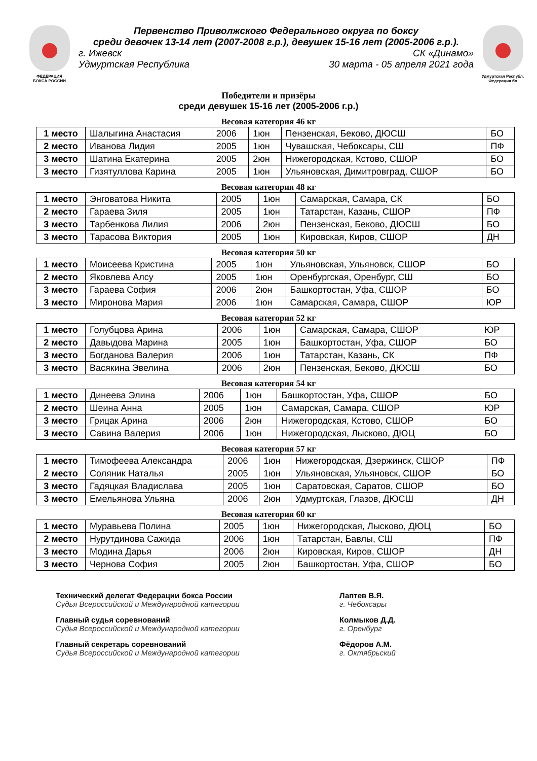ФЕДЕРАЦИЯ
БОКСА РОССИИ
Первенство Приволжского Федерального округа по боксу
среди девочек 13-14 лет (2007-2008 г.р.), девушек 15-16 лет (2005-2006 г.р.).
г. Ижевск СК «Динамо»
Удмуртская Республика 30 марта - 05 апреля 2021 года
Удмуртская Республ.
Федерация бо
Победители и призёры
среди девушек 15-16 лет (2005-2006 г.р.)
Весовая категория 46 кг
| 1 место | Шалыгина Анастасия | 2006 | 1юн | Пензенская, Беково, ДЮСШ | БО |
| 2 место | Иванова Лидия | 2005 | 1юн | Чувашская, Чебоксары, СШ | ПФ |
| 3 место | Шатина Екатерина | 2005 | 2юн | Нижегородская, Кстово, СШОР | БО |
| 3 место | Гизятуллова Карина | 2005 | 1юн | Ульяновская, Димитровград, СШОР | БО |
Весовая категория 48 кг
| 1 место | Энговатова Никита | 2005 | 1юн | Самарская, Самара, СК | БО |
| 2 место | Гараева Зиля | 2005 | 1юн | Татарстан, Казань, СШОР | ПФ |
| 3 место | Тарбенкова Лилия | 2006 | 2юн | Пензенская, Беково, ДЮСШ | БО |
| 3 место | Тарасова Виктория | 2005 | 1юн | Кировская, Киров, СШОР | ДН |
Весовая категория 50 кг
| 1 место | Моисеева Кристина | 2005 | 1юн | Ульяновская, Ульяновск, СШОР | БО |
| 2 место | Яковлева Алсу | 2005 | 1юн | Оренбургская, Оренбург, СШ | БО |
| 3 место | Гараева София | 2006 | 2юн | Башкортостан, Уфа, СШОР | БО |
| 3 место | Миронова Мария | 2006 | 1юн | Самарская, Самара, СШОР | ЮР |
Весовая категория 52 кг
| 1 место | Голубцова Арина | 2006 | 1юн | Самарская, Самара, СШОР | ЮР |
| 2 место | Давыдова Марина | 2005 | 1юн | Башкортостан, Уфа, СШОР | БО |
| 3 место | Богданова Валерия | 2006 | 1юн | Татарстан, Казань, СК | ПФ |
| 3 место | Васякина Эвелина | 2006 | 2юн | Пензенская, Беково, ДЮСШ | БО |
Весовая категория 54 кг
| 1 место | Динеева Элина | 2006 | 1юн | Башкортостан, Уфа, СШОР | БО |
| 2 место | Шеина Анна | 2005 | 1юн | Самарская, Самара, СШОР | ЮР |
| 3 место | Грицак Арина | 2006 | 2юн | Нижегородская, Кстово, СШОР | БО |
| 3 место | Савина Валерия | 2006 | 1юн | Нижегородская, Лысково, ДЮЦ | БО |
Весовая категория 57 кг
| 1 место | Тимофеева Александра | 2006 | 1юн | Нижегородская, Дзержинск, СШОР | ПФ |
| 2 место | Соляник Наталья | 2005 | 1юн | Ульяновская, Ульяновск, СШОР | БО |
| 3 место | Гадяцкая Владислава | 2005 | 1юн | Саратовская, Саратов, СШОР | БО |
| 3 место | Емельянова Ульяна | 2006 | 2юн | Удмуртская, Глазов, ДЮСШ | ДН |
Весовая категория 60 кг
| 1 место | Муравьева Полина | 2005 | 1юн | Нижегородская, Лысково, ДЮЦ | БО |
| 2 место | Нурутдинова Сажида | 2006 | 1юн | Татарстан, Бавлы, СШ | ПФ |
| 3 место | Модина Дарья | 2006 | 2юн | Кировская, Киров, СШОР | ДН |
| 3 место | Чернова София | 2005 | 2юн | Башкортостан, Уфа, СШОР | БО |
Технический делегат Федерации бокса России
Судья Всероссийской и Международной категории
Главный судья соревнований
Судья Всероссийской и Международной категории
Главный секретарь соревнований
Судья Всероссийской и Международной категории
Лаптев В.Я.
г. Чебоксары
Колмыков Д.Д.
г. Оренбург
Фёдоров А.М.
г. Октябрьский